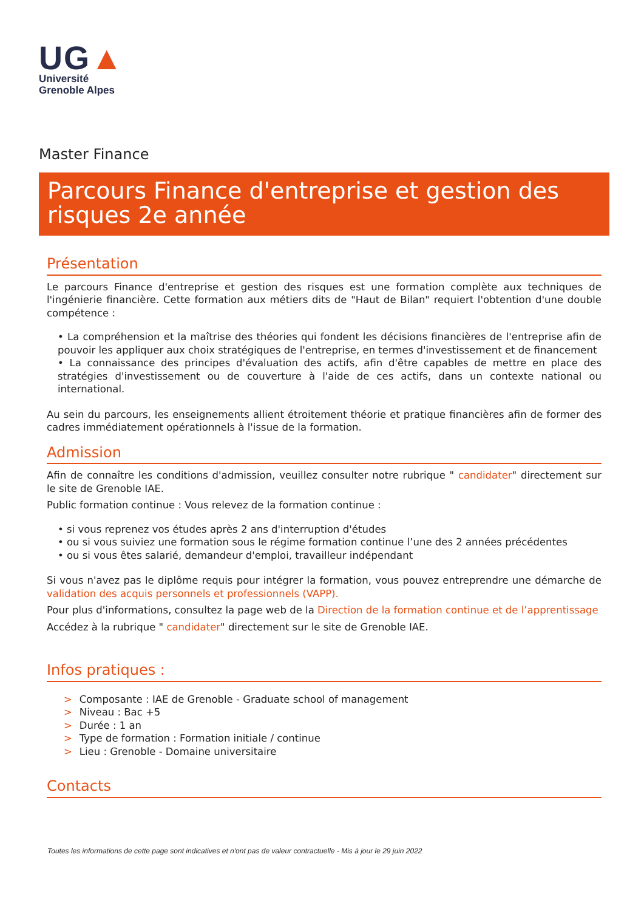UG▲
Université
Grenoble Alpes
Master Finance
Parcours Finance d'entreprise et gestion des risques 2e année
Présentation
Le parcours Finance d'entreprise et gestion des risques est une formation complète aux techniques de l'ingénierie financière. Cette formation aux métiers dits de "Haut de Bilan" requiert l'obtention d'une double compétence :
• La compréhension et la maîtrise des théories qui fondent les décisions financières de l'entreprise afin de pouvoir les appliquer aux choix stratégiques de l'entreprise, en termes d'investissement et de financement
• La connaissance des principes d'évaluation des actifs, afin d'être capables de mettre en place des stratégies d'investissement ou de couverture à l'aide de ces actifs, dans un contexte national ou international.
Au sein du parcours, les enseignements allient étroitement théorie et pratique financières afin de former des cadres immédiatement opérationnels à l'issue de la formation.
Admission
Afin de connaître les conditions d'admission, veuillez consulter notre rubrique " candidater" directement sur le site de Grenoble IAE.
Public formation continue : Vous relevez de la formation continue :
• si vous reprenez vos études après 2 ans d'interruption d'études
• ou si vous suiviez une formation sous le régime formation continue l’une des 2 années précédentes
• ou si vous êtes salarié, demandeur d'emploi, travailleur indépendant
Si vous n'avez pas le diplôme requis pour intégrer la formation, vous pouvez entreprendre une démarche de validation des acquis personnels et professionnels (VAPP).
Pour plus d'informations, consultez la page web de la Direction de la formation continue et de l’apprentissage
Accédez à la rubrique " candidater" directement sur le site de Grenoble IAE.
Infos pratiques :
> Composante : IAE de Grenoble - Graduate school of management
> Niveau : Bac +5
> Durée : 1 an
> Type de formation : Formation initiale / continue
> Lieu : Grenoble - Domaine universitaire
Contacts
Toutes les informations de cette page sont indicatives et n'ont pas de valeur contractuelle - Mis à jour le 29 juin 2022